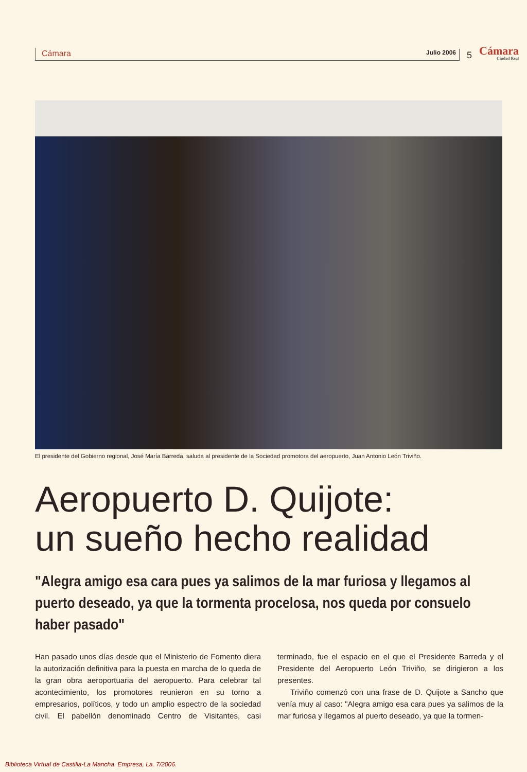Cámara
Julio 2006
5
Cámara
Ciudad Real
El presidente del Gobierno regional, José María Barreda, saluda al presidente de la Sociedad promotora del aeropuerto, Juan Antonio León Triviño.
Aeropuerto D. Quijote:
un sueño hecho realidad
"Alegra amigo esa cara pues ya salimos de la mar furiosa y llegamos al puerto deseado, ya que la tormenta procelosa, nos queda por consuelo haber pasado"
Han pasado unos días desde que el Ministerio de Fomento diera la autorización definitiva para la puesta en marcha de lo queda de la gran obra aeroportuaria del aeropuerto. Para celebrar tal acontecimiento, los promotores reunieron en su torno a empresarios, políticos, y todo un amplio espectro de la sociedad civil. El pabellón denominado Centro de Visitantes, casi terminado, fue el espacio en el que el Presidente Barreda y el Presidente del Aeropuerto León Triviño, se dirigieron a los presentes.
Triviño comenzó con una frase de D. Quijote a Sancho que venía muy al caso: "Alegra amigo esa cara pues ya salimos de la mar furiosa y llegamos al puerto deseado, ya que la tormen-
Biblioteca Virtual de Castilla-La Mancha. Empresa, La. 7/2006.